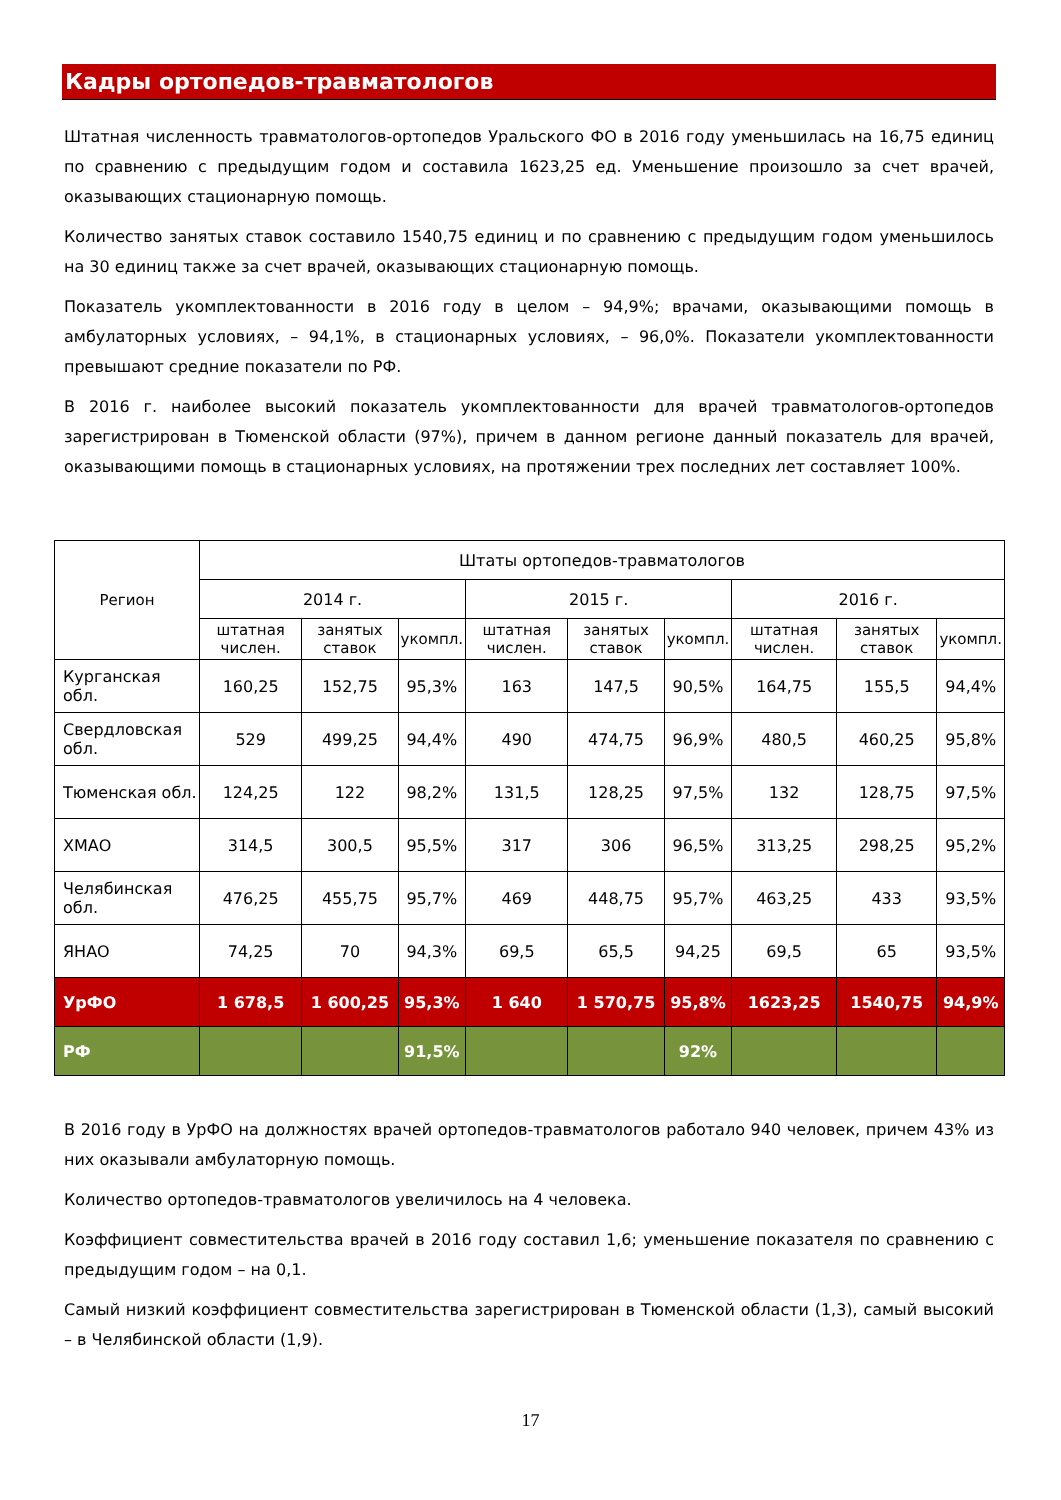Кадры ортопедов-травматологов
Штатная численность травматологов-ортопедов Уральского ФО в 2016 году уменьшилась на 16,75 единиц по сравнению с предыдущим годом и составила 1623,25 ед. Уменьшение произошло за счет врачей, оказывающих стационарную помощь.
Количество занятых ставок составило 1540,75 единиц и по сравнению с предыдущим годом уменьшилось на 30 единиц также за счет врачей, оказывающих стационарную помощь.
Показатель укомплектованности в 2016 году в целом – 94,9%; врачами, оказывающими помощь в амбулаторных условиях, – 94,1%, в стационарных условиях, – 96,0%. Показатели укомплектованности превышают средние показатели по РФ.
В 2016 г. наиболее высокий показатель укомплектованности для врачей травматологов-ортопедов зарегистрирован в Тюменской области (97%), причем в данном регионе данный показатель для врачей, оказывающими помощь в стационарных условиях, на протяжении трех последних лет составляет 100%.
| Регион | Штаты ортопедов-травматологов | | | | | | | | |
| --- | --- | --- | --- | --- | --- | --- | --- | --- | --- |
| | 2014 г. | | | 2015 г. | | | 2016 г. | | |
| | штатная числен. | занятых ставок | укомпл. | штатная числен. | занятых ставок | укомпл. | штатная числен. | занятых ставок | укомпл. |
| Курганская обл. | 160,25 | 152,75 | 95,3% | 163 | 147,5 | 90,5% | 164,75 | 155,5 | 94,4% |
| Свердловская обл. | 529 | 499,25 | 94,4% | 490 | 474,75 | 96,9% | 480,5 | 460,25 | 95,8% |
| Тюменская обл. | 124,25 | 122 | 98,2% | 131,5 | 128,25 | 97,5% | 132 | 128,75 | 97,5% |
| ХМАО | 314,5 | 300,5 | 95,5% | 317 | 306 | 96,5% | 313,25 | 298,25 | 95,2% |
| Челябинская обл. | 476,25 | 455,75 | 95,7% | 469 | 448,75 | 95,7% | 463,25 | 433 | 93,5% |
| ЯНАО | 74,25 | 70 | 94,3% | 69,5 | 65,5 | 94,25 | 69,5 | 65 | 93,5% |
| УрФО | 1 678,5 | 1 600,25 | 95,3% | 1 640 | 1 570,75 | 95,8% | 1623,25 | 1540,75 | 94,9% |
| РФ | | | 91,5% | | | 92% | | | |
В 2016 году в УрФО на должностях врачей ортопедов-травматологов работало 940 человек, причем 43% из них оказывали амбулаторную помощь.
Количество ортопедов-травматологов увеличилось на 4 человека.
Коэффициент совместительства врачей в 2016 году составил 1,6; уменьшение показателя по сравнению с предыдущим годом – на 0,1.
Самый низкий коэффициент совместительства зарегистрирован в Тюменской области (1,3), самый высокий – в Челябинской области (1,9).
17